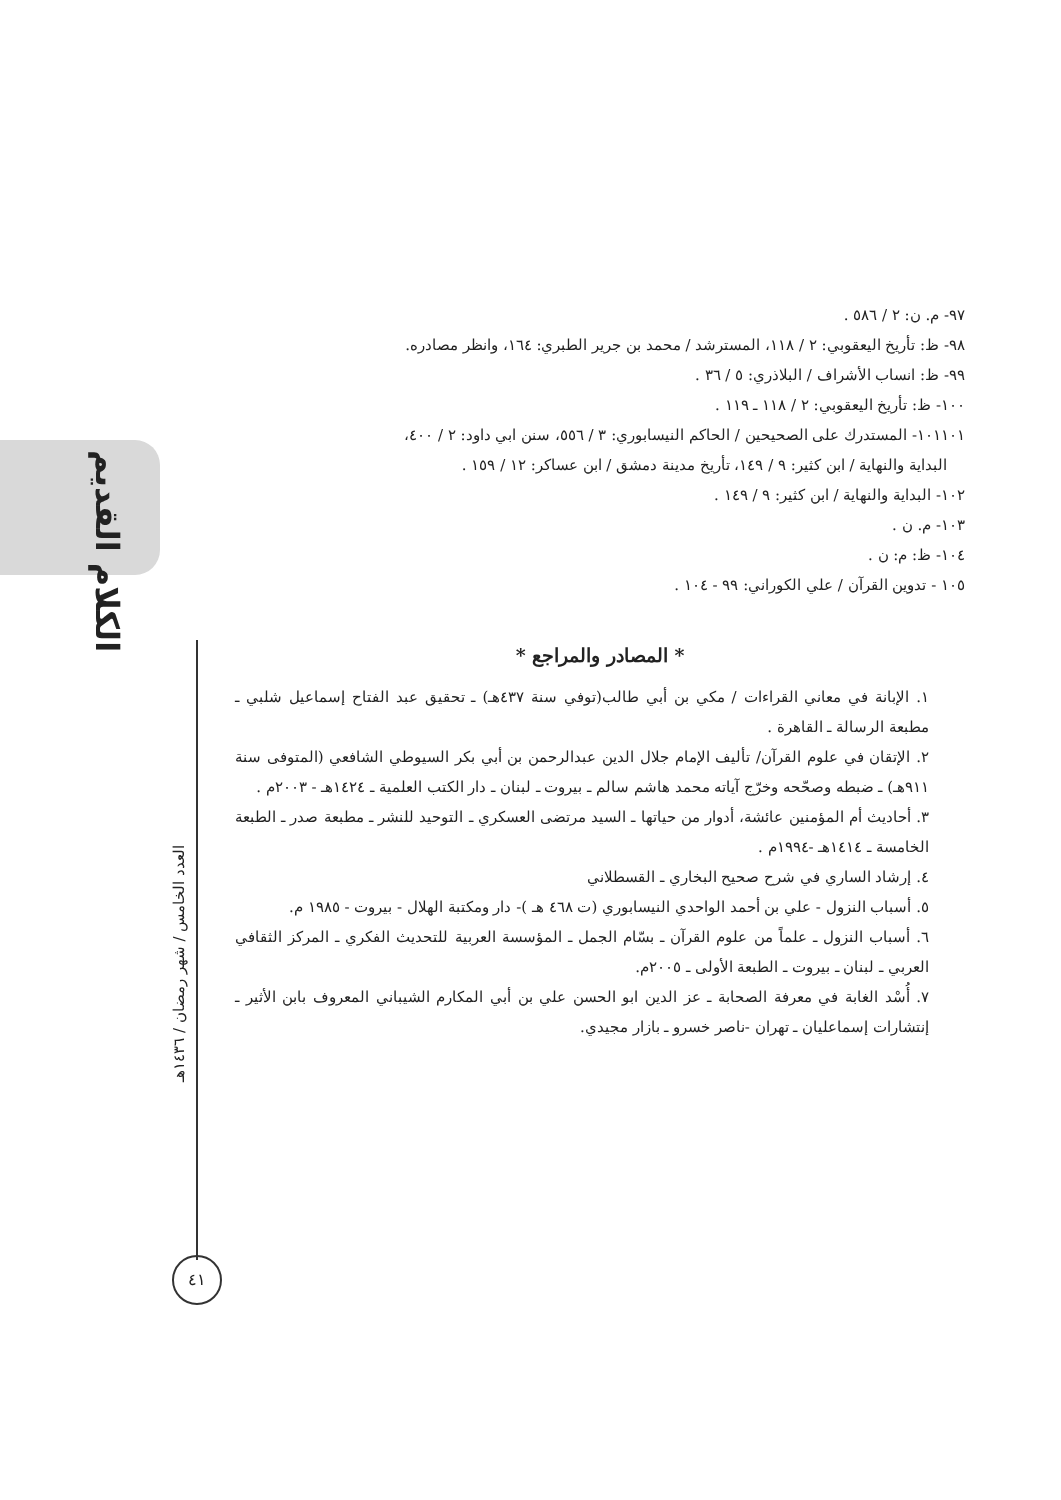الكلام القديم
العدد الخامس / شهر رمضان / ١٤٣٦هـ
٤١
٩٧- م. ن: ٢ / ٥٨٦ .
٩٨- ظ: تأريخ اليعقوبي: ٢ / ١١٨، المسترشد / محمد بن جرير الطبري: ١٦٤، وانظر مصادره.
٩٩- ظ: انساب الأشراف / البلاذري: ٥ / ٣٦ .
١٠٠- ظ: تأريخ اليعقوبي: ٢ / ١١٨ ـ ١١٩ .
١٠١١٠١- المستدرك على الصحيحين / الحاكم النيسابوري: ٣ / ٥٥٦، سنن ابي داود: ٢ / ٤٠٠،
البداية والنهاية / ابن كثير: ٩ / ١٤٩، تأريخ مدينة دمشق / ابن عساكر: ١٢ / ١٥٩ .
١٠٢- البداية والنهاية / ابن كثير: ٩ / ١٤٩ .
١٠٣- م. ن .
١٠٤- ظ: م: ن .
١٠٥ - تدوين القرآن / علي الكوراني: ٩٩ - ١٠٤ .
* المصادر والمراجع *
١. الإبانة في معاني القراءات / مكي بن أبي طالب(توفي سنة ٤٣٧هـ) ـ تحقيق عبد الفتاح إسماعيل شلبي ـ مطبعة الرسالة ـ القاهرة .
٢. الإتقان في علوم القرآن/ تأليف الإمام جلال الدين عبدالرحمن بن أبي بكر السيوطي الشافعي (المتوفى سنة ٩١١هـ) ـ ضبطه وصحّحه وخرّج آياته محمد هاشم سالم ـ بيروت ـ لبنان ـ دار الكتب العلمية ـ ١٤٢٤هـ - ٢٠٠٣م .
٣. أحاديث أم المؤمنين عائشة، أدوار من حياتها ـ السيد مرتضى العسكري ـ التوحيد للنشر ـ مطبعة صدر ـ الطبعة الخامسة ـ ١٤١٤هـ -١٩٩٤م .
٤. إرشاد الساري في شرح صحيح البخاري ـ القسطلاني
٥. أسباب النزول - علي بن أحمد الواحدي النيسابوري (ت ٤٦٨ هـ )- دار ومكتبة الهلال - بيروت - ١٩٨٥ م.
٦. أسباب النزول ـ علماً من علوم القرآن ـ بسّام الجمل ـ المؤسسة العربية للتحديث الفكري ـ المركز الثقافي العربي ـ لبنان ـ بيروت ـ الطبعة الأولى ـ ٢٠٠٥م.
٧. أُسْد الغابة في معرفة الصحابة ـ عز الدين ابو الحسن علي بن أبي المكارم الشيباني المعروف بابن الأثير ـ إنتشارات إسماعليان ـ تهران -ناصر خسرو ـ بازار مجيدي.